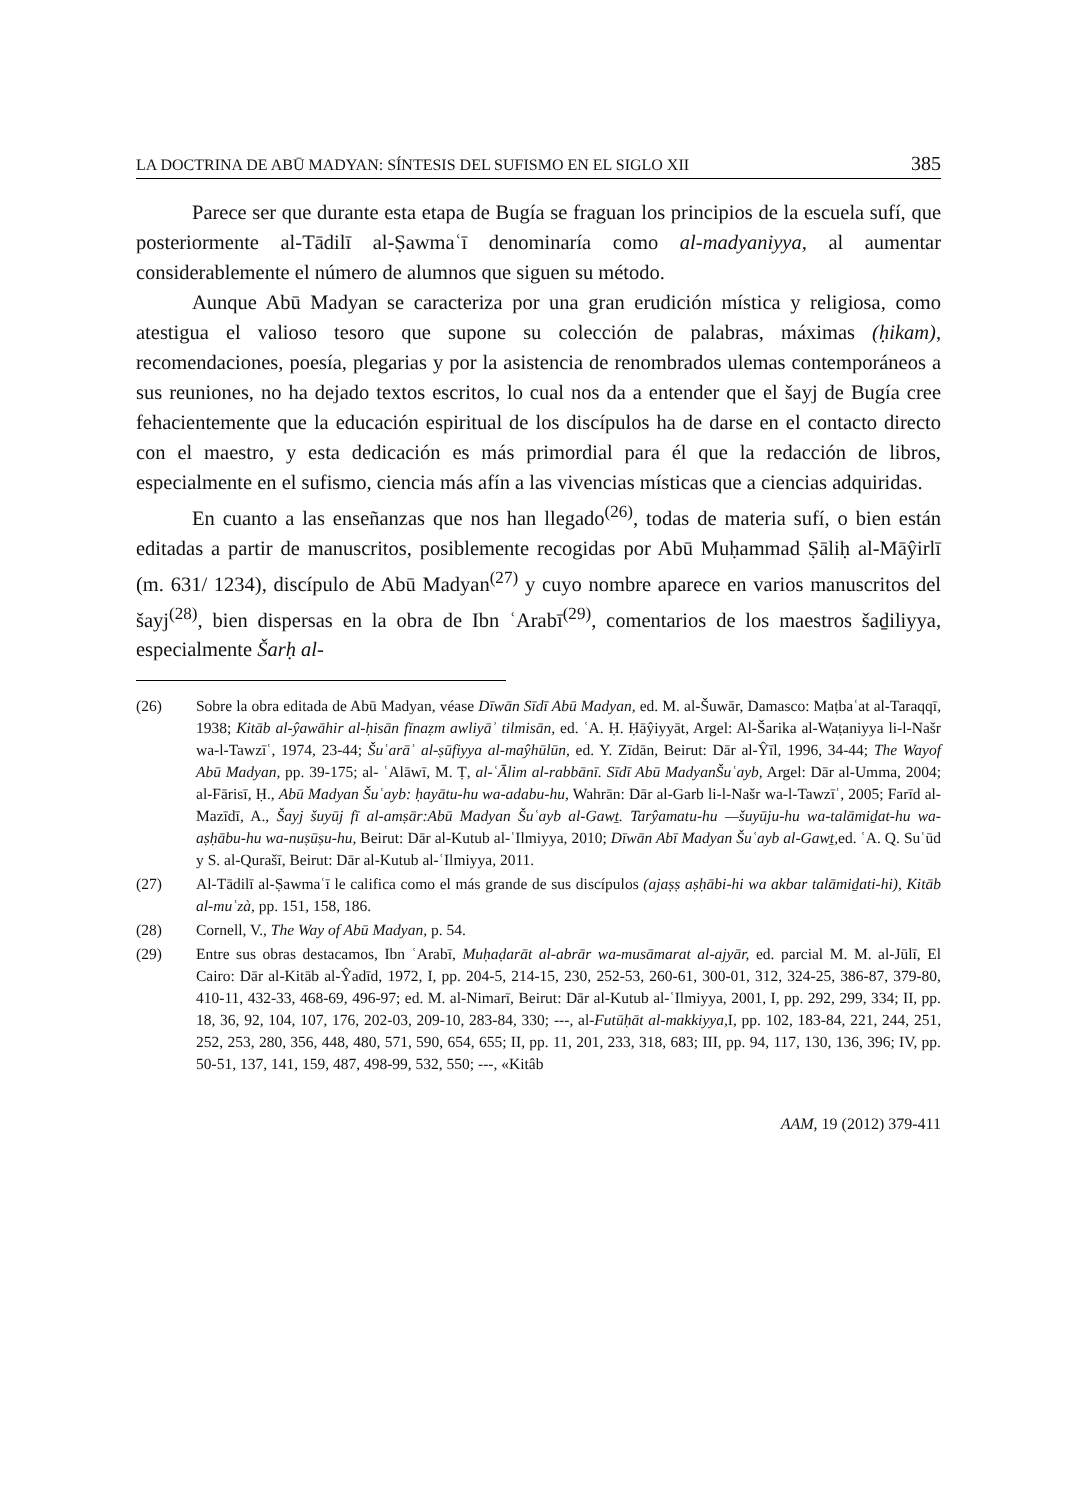LA DOCTRINA DE ABŪ MADYAN: SÍNTESIS DEL SUFISMO EN EL SIGLO XII 385
Parece ser que durante esta etapa de Bugía se fraguan los principios de la escuela sufí, que posteriormente al-Tādilī al-Ṣawmaʿī denominaría como al-madyaniyya, al aumentar considerablemente el número de alumnos que siguen su método.
Aunque Abū Madyan se caracteriza por una gran erudición mística y religiosa, como atestigua el valioso tesoro que supone su colección de palabras, máximas (ḥikam), recomendaciones, poesía, plegarias y por la asistencia de renombrados ulemas contemporáneos a sus reuniones, no ha dejado textos escritos, lo cual nos da a entender que el šayj de Bugía cree fehacientemente que la educación espiritual de los discípulos ha de darse en el contacto directo con el maestro, y esta dedicación es más primordial para él que la redacción de libros, especialmente en el sufismo, ciencia más afín a las vivencias místicas que a ciencias adquiridas.
En cuanto a las enseñanzas que nos han llegado<sup>(26)</sup>, todas de materia sufí, o bien están editadas a partir de manuscritos, posiblemente recogidas por Abū Muḥammad Ṣāliḥ al-Māŷirlī (m. 631/ 1234), discípulo de Abū Madyan<sup>(27)</sup> y cuyo nombre aparece en varios manuscritos del šayj<sup>(28)</sup>, bien dispersas en la obra de Ibn ʿArabī<sup>(29)</sup>, comentarios de los maestros šaḏiliyya, especialmente Šarḥ al-
(26) Sobre la obra editada de Abū Madyan, véase Dīwān Sīdī Abū Madyan, ed. M. al-Šuwār, Damasco: Maṭbaʿat al-Taraqqī, 1938; Kitāb al-ŷawāhir al-ḥisān fīnaẓm awliyāʾ tilmisān, ed. ʿA. Ḥ. Ḥāŷiyyāt, Argel: Al-Šarika al-Waṭaniyya li-l-Našr wa-l-Tawzīʿ, 1974, 23-44; Šuʿarāʾ al-ṣūfiyya al-maŷhūlūn, ed. Y. Zīdān, Beirut: Dār al-Ŷīl, 1996, 34-44; The Wayof Abū Madyan, pp. 39-175; al- ʿAlāwī, M. Ṭ, al-ʿĀlim al-rabbānī. Sīdī Abū MadyanŠuʿayb, Argel: Dār al-Umma, 2004; al-Fārisī, Ḥ., Abū Madyan Šuʿayb: ḥayātu-hu wa-adabu-hu, Wahrān: Dār al-Garb li-l-Našr wa-l-Tawzīʿ, 2005; Farīd al-Mazīdī, A., Šayj šuyūj fī al-amṣār:Abū Madyan Šuʿayb al-Gawṯ. Tarŷamatu-hu —šuyūju-hu wa-talāmiḏat-hu wa-aṣḥābu-hu wa-nuṣūṣu-hu, Beirut: Dār al-Kutub al-ʿIlmiyya, 2010; Dīwān Abī Madyan Šuʿayb al-Gawṯ, ed. ʿA. Q. Suʿūd y S. al-Qurašī, Beirut: Dār al-Kutub al-ʿIlmiyya, 2011.
(27) Al-Tādilī al-Ṣawmaʿī le califica como el más grande de sus discípulos (ajaṣṣ aṣḥābi-hi wa akbar talāmiḏati-hi), Kitāb al-muʿzà, pp. 151, 158, 186.
(28) Cornell, V., The Way of Abū Madyan, p. 54.
(29) Entre sus obras destacamos, Ibn ʿArabī, Muḥaḍarāt al-abrār wa-musāmarat al-ajyār, ed. parcial M. M. al-Jūlī, El Cairo: Dār al-Kitāb al-Ŷadīd, 1972, I, pp. 204-5, 214-15, 230, 252-53, 260-61, 300-01, 312, 324-25, 386-87, 379-80, 410-11, 432-33, 468-69, 496-97; ed. M. al-Nimarī, Beirut: Dār al-Kutub al-ʿIlmiyya, 2001, I, pp. 292, 299, 334; II, pp. 18, 36, 92, 104, 107, 176, 202-03, 209-10, 283-84, 330; ---, al-Futūḥāt al-makkiyya, I, pp. 102, 183-84, 221, 244, 251, 252, 253, 280, 356, 448, 480, 571, 590, 654, 655; II, pp. 11, 201, 233, 318, 683; III, pp. 94, 117, 130, 136, 396; IV, pp. 50-51, 137, 141, 159, 487, 498-99, 532, 550; ---, «Kitâb
AAM, 19 (2012) 379-411